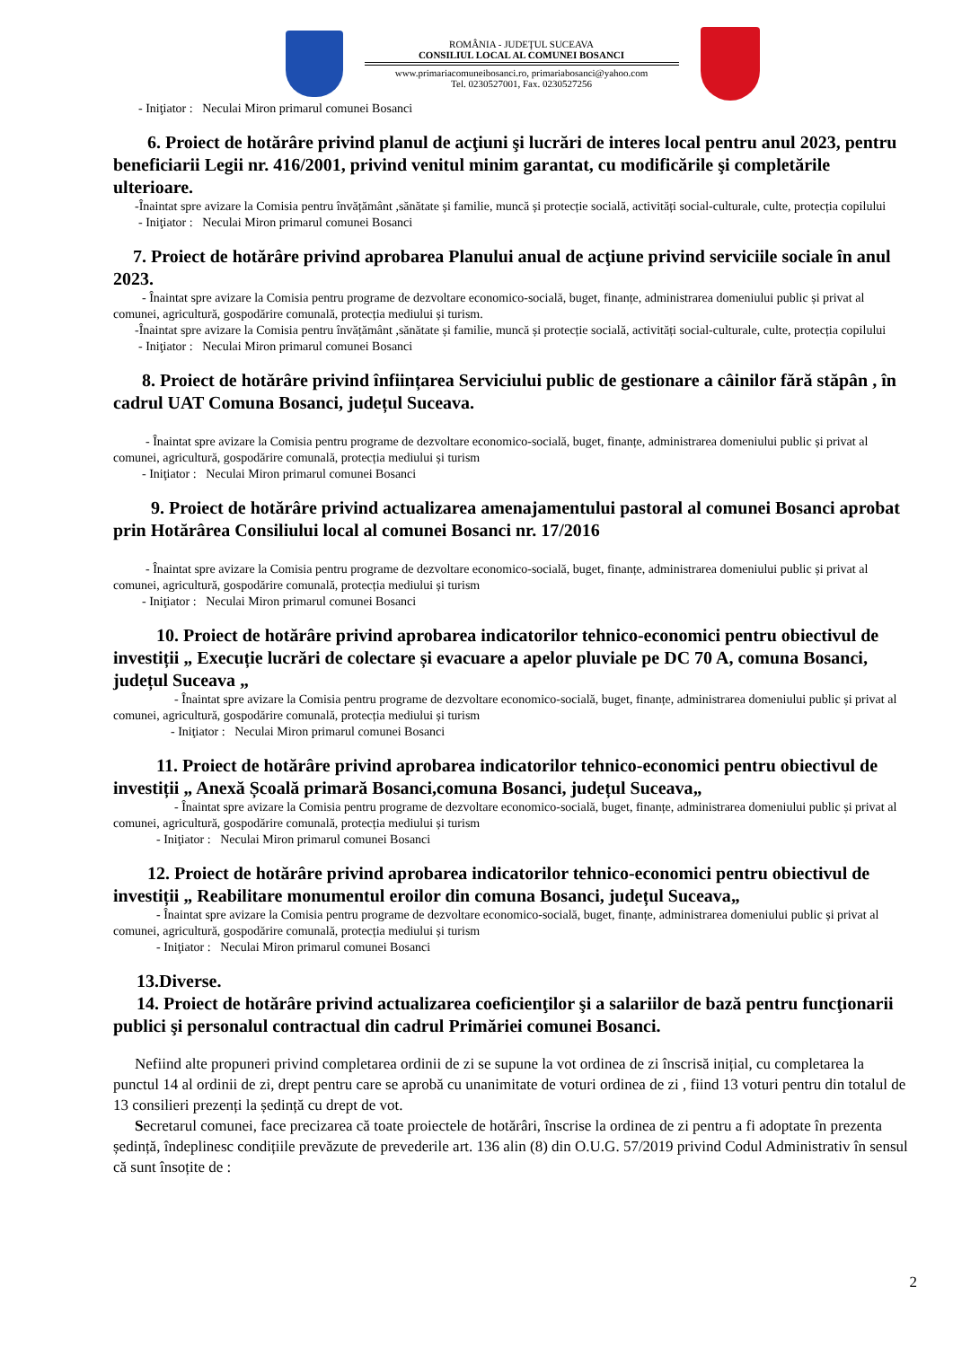ROMÂNIA - JUDEŢUL SUCEAVA
CONSILIUL LOCAL AL COMUNEI BOSANCI
www.primariacomuneibosanci.ro, primariabosanci@yahoo.com
Tel. 0230527001, Fax. 0230527256
- Iniţiator : Neculai Miron primarul comunei Bosanci
6. Proiect de hotărâre privind planul de acţiuni şi lucrări de interes local pentru anul 2023, pentru beneficiarii Legii nr. 416/2001, privind venitul minim garantat, cu modificările şi completările ulterioare.
-Înaintat spre avizare la Comisia pentru învățământ ,sănătate și familie, muncă și protecție socială, activități social-culturale, culte, protecția copilului
- Iniţiator : Neculai Miron primarul comunei Bosanci
7. Proiect de hotărâre privind aprobarea Planului anual de acţiune privind serviciile sociale în anul 2023.
- Înaintat spre avizare la Comisia pentru programe de dezvoltare economico-socială, buget, finanțe, administrarea domeniului public și privat al comunei, agricultură, gospodărire comunală, protecția mediului și turism.
-Înaintat spre avizare la Comisia pentru învățământ ,sănătate și familie, muncă și protecție socială, activități social-culturale, culte, protecția copilului
- Iniţiator : Neculai Miron primarul comunei Bosanci
8. Proiect de hotărâre privind înființarea Serviciului public de gestionare a câinilor fără stăpân , în cadrul UAT Comuna Bosanci, județul Suceava.
- Înaintat spre avizare la Comisia pentru programe de dezvoltare economico-socială, buget, finanțe, administrarea domeniului public și privat al comunei, agricultură, gospodărire comunală, protecția mediului și turism
- Iniţiator : Neculai Miron primarul comunei Bosanci
9. Proiect de hotărâre privind actualizarea amenajamentului pastoral al comunei Bosanci aprobat prin Hotărârea Consiliului local al comunei Bosanci nr. 17/2016
- Înaintat spre avizare la Comisia pentru programe de dezvoltare economico-socială, buget, finanțe, administrarea domeniului public și privat al comunei, agricultură, gospodărire comunală, protecția mediului și turism
- Iniţiator : Neculai Miron primarul comunei Bosanci
10. Proiect de hotărâre privind aprobarea indicatorilor tehnico-economici pentru obiectivul de investiții „ Execuție lucrări de colectare și evacuare a apelor pluviale pe DC 70 A, comuna Bosanci, județul Suceava „
- Înaintat spre avizare la Comisia pentru programe de dezvoltare economico-socială, buget, finanțe, administrarea domeniului public și privat al comunei, agricultură, gospodărire comunală, protecția mediului și turism
- Iniţiator : Neculai Miron primarul comunei Bosanci
11. Proiect de hotărâre privind aprobarea indicatorilor tehnico-economici pentru obiectivul de investiții „ Anexă Școală primară Bosanci,comuna Bosanci, județul Suceava„
- Înaintat spre avizare la Comisia pentru programe de dezvoltare economico-socială, buget, finanțe, administrarea domeniului public și privat al comunei, agricultură, gospodărire comunală, protecția mediului și turism
- Iniţiator : Neculai Miron primarul comunei Bosanci
12. Proiect de hotărâre privind aprobarea indicatorilor tehnico-economici pentru obiectivul de investiții „ Reabilitare monumentul eroilor din comuna Bosanci, județul Suceava„
- Înaintat spre avizare la Comisia pentru programe de dezvoltare economico-socială, buget, finanțe, administrarea domeniului public și privat al comunei, agricultură, gospodărire comunală, protecția mediului și turism
- Iniţiator : Neculai Miron primarul comunei Bosanci
13.Diverse.
14. Proiect de hotărâre privind actualizarea coeficienţilor şi a salariilor de bază pentru funcţionarii publici şi personalul contractual din cadrul Primăriei comunei Bosanci.
Nefiind alte propuneri privind completarea ordinii de zi se supune la vot ordinea de zi înscrisă inițial, cu completarea la punctul 14 al ordinii de zi, drept pentru care se aprobă cu unanimitate de voturi ordinea de zi , fiind 13 voturi pentru din totalul de 13 consilieri prezenți la ședință cu drept de vot.
Secretarul comunei, face precizarea că toate proiectele de hotărâri, înscrise la ordinea de zi pentru a fi adoptate în prezenta ședință, îndeplinesc condițiile prevăzute de prevederile art. 136 alin (8) din O.U.G. 57/2019 privind Codul Administrativ în sensul că sunt însoțite de :
2